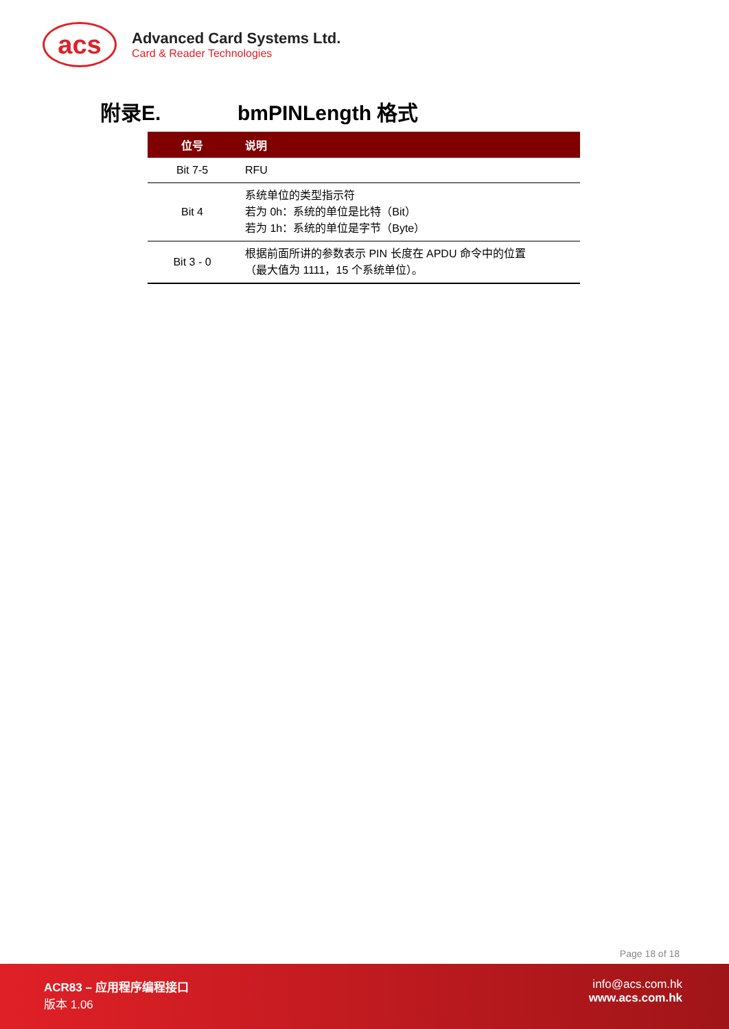acs
Advanced Card Systems Ltd.
Card & Reader Technologies
附录E. bmPINLength 格式
| 位号 | 说明 |
| --- | --- |
| Bit 7-5 | RFU |
| Bit 4 | 系统单位的类型指示符 若为 0h：系统的单位是比特（Bit） 若为 1h：系统的单位是字节（Byte） |
| Bit 3 - 0 | 根据前面所讲的参数表示 PIN 长度在 APDU 命令中的位置 （最大值为 1111，15 个系统单位）。 |
Page 18 of 18
ACR83 – 应用程序编程接口
版本 1.06
info@acs.com.hk
www.acs.com.hk